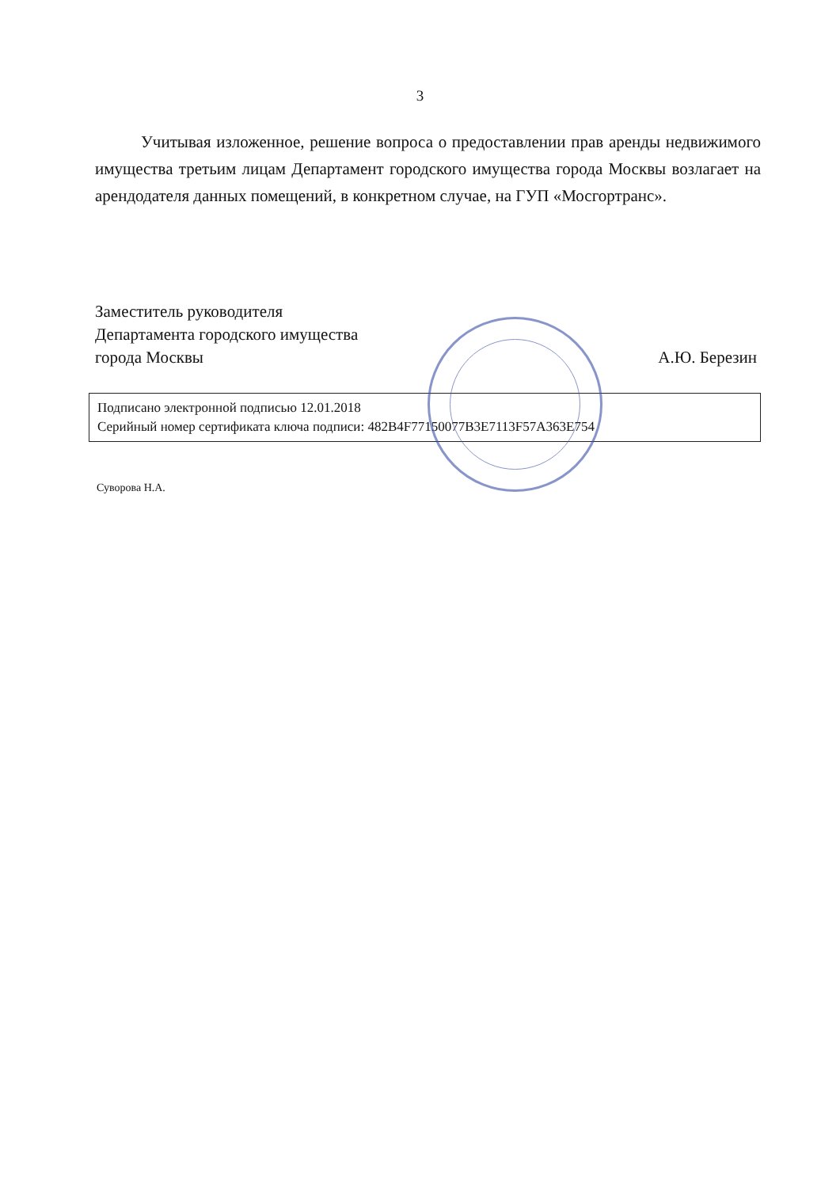3
Учитывая изложенное, решение вопроса о предоставлении прав аренды недвижимого имущества третьим лицам Департамент городского имущества города Москвы возлагает на арендодателя данных помещений, в конкретном случае, на ГУП «Мосгортранс».
Заместитель руководителя
Департамента городского имущества
города Москвы
А.Ю. Березин
Подписано электронной подписью 12.01.2018
Серийный номер сертификата ключа подписи: 482B4F77150077B3E7113F57A363E754
Суворова Н.А.